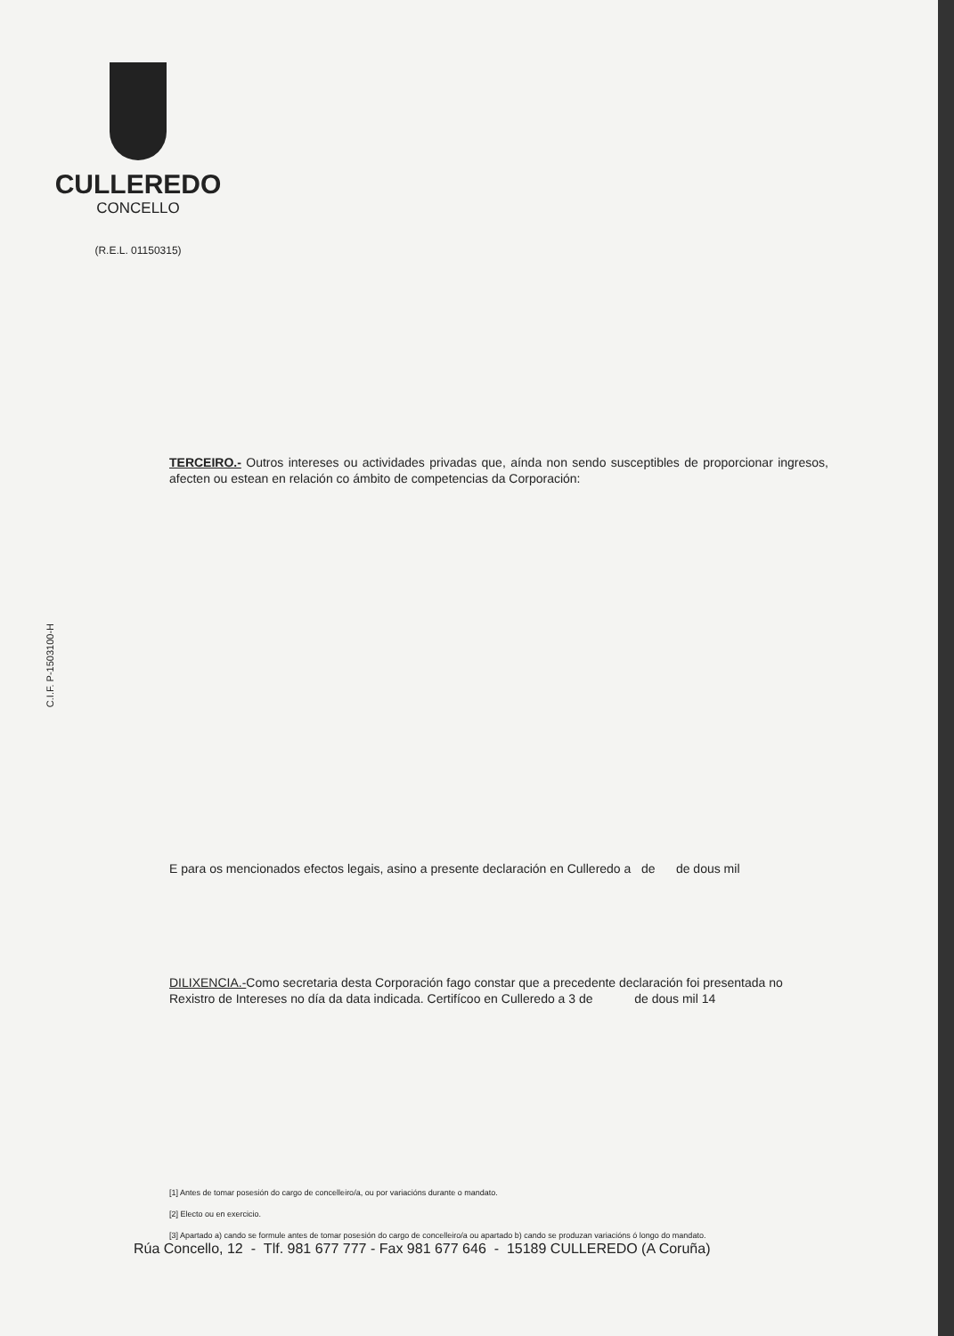CULLEREDO
CONCELLO
(R.E.L. 01150315)
C.I.F. P-1503100-H
TERCEIRO.- Outros intereses ou actividades privadas que, aínda non sendo susceptibles de proporcionar ingresos, afecten ou estean en relación co ámbito de competencias da Corporación:
E para os mencionados efectos legais, asino a presente declaración en Culleredo a de de dous mil
DILIXENCIA.-Como secretaria desta Corporación fago constar que a precedente declaración foi presentada no Rexistro de Intereses no día da data indicada. Certifícoo en Culleredo a 3 de de dous mil 14
[1] Antes de tomar posesión do cargo de concelleiro/a, ou por variacións durante o mandato.
[2] Electo ou en exercicio.
[3] Apartado a) cando se formule antes de tomar posesión do cargo de concelleiro/a ou apartado b) cando se produzan variacións ó longo do mandato.
Rúa Concello, 12 - Tlf. 981 677 777 - Fax 981 677 646 - 15189 CULLEREDO (A Coruña)